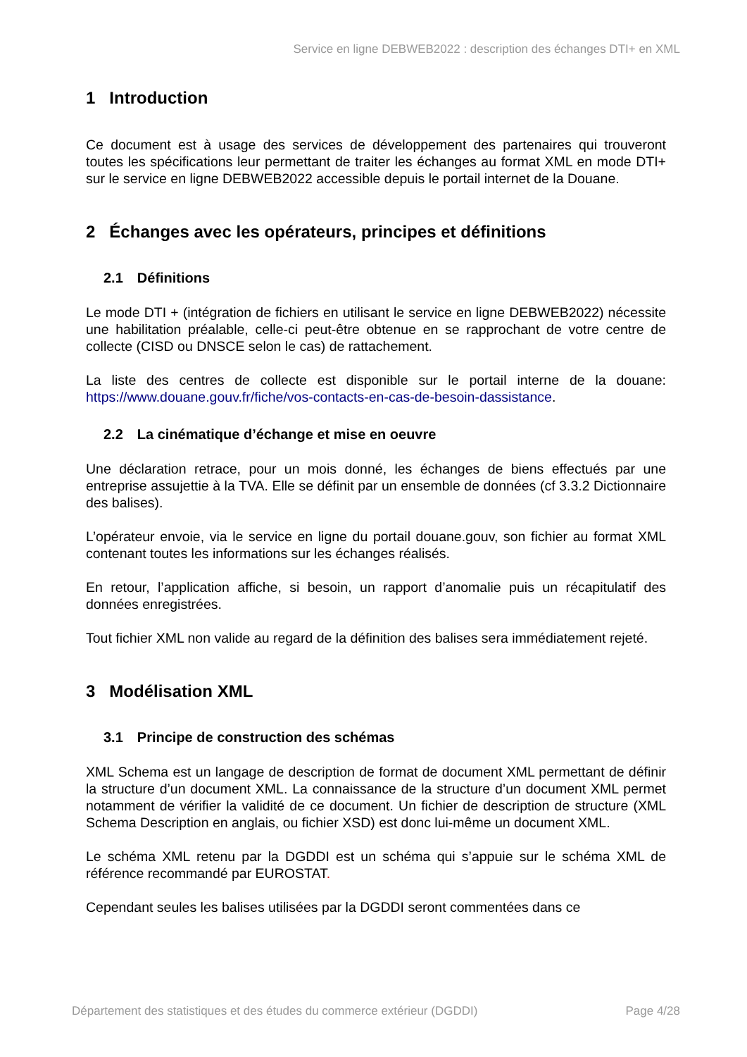Service en ligne DEBWEB2022 : description des échanges DTI+ en XML
1 Introduction
Ce document est à usage des services de développement des partenaires qui trouveront toutes les spécifications leur permettant de traiter les échanges au format XML en mode DTI+ sur le service en ligne DEBWEB2022 accessible depuis le portail internet de la Douane.
2 Échanges avec les opérateurs, principes et définitions
2.1 Définitions
Le mode DTI + (intégration de fichiers en utilisant le service en ligne DEBWEB2022) nécessite une habilitation préalable, celle-ci peut-être obtenue en se rapprochant de votre centre de collecte (CISD ou DNSCE selon le cas) de rattachement.
La liste des centres de collecte est disponible sur le portail interne de la douane: https://www.douane.gouv.fr/fiche/vos-contacts-en-cas-de-besoin-dassistance.
2.2 La cinématique d’échange et mise en oeuvre
Une déclaration retrace, pour un mois donné, les échanges de biens effectués par une entreprise assujettie à la TVA. Elle se définit par un ensemble de données (cf 3.3.2 Dictionnaire des balises).
L’opérateur envoie, via le service en ligne du portail douane.gouv, son fichier au format XML contenant toutes les informations sur les échanges réalisés.
En retour, l’application affiche, si besoin, un rapport d’anomalie puis un récapitulatif des données enregistrées.
Tout fichier XML non valide au regard de la définition des balises sera immédiatement rejeté.
3 Modélisation XML
3.1 Principe de construction des schémas
XML Schema est un langage de description de format de document XML permettant de définir la structure d’un document XML. La connaissance de la structure d’un document XML permet notamment de vérifier la validité de ce document. Un fichier de description de structure (XML Schema Description en anglais, ou fichier XSD) est donc lui-même un document XML.
Le schéma XML retenu par la DGDDI est un schéma qui s’appuie sur le schéma XML de référence recommandé par EUROSTAT.
Cependant seules les balises utilisées par la DGDDI seront commentées dans ce
Département des statistiques et des études du commerce extérieur (DGDDI) Page 4/28